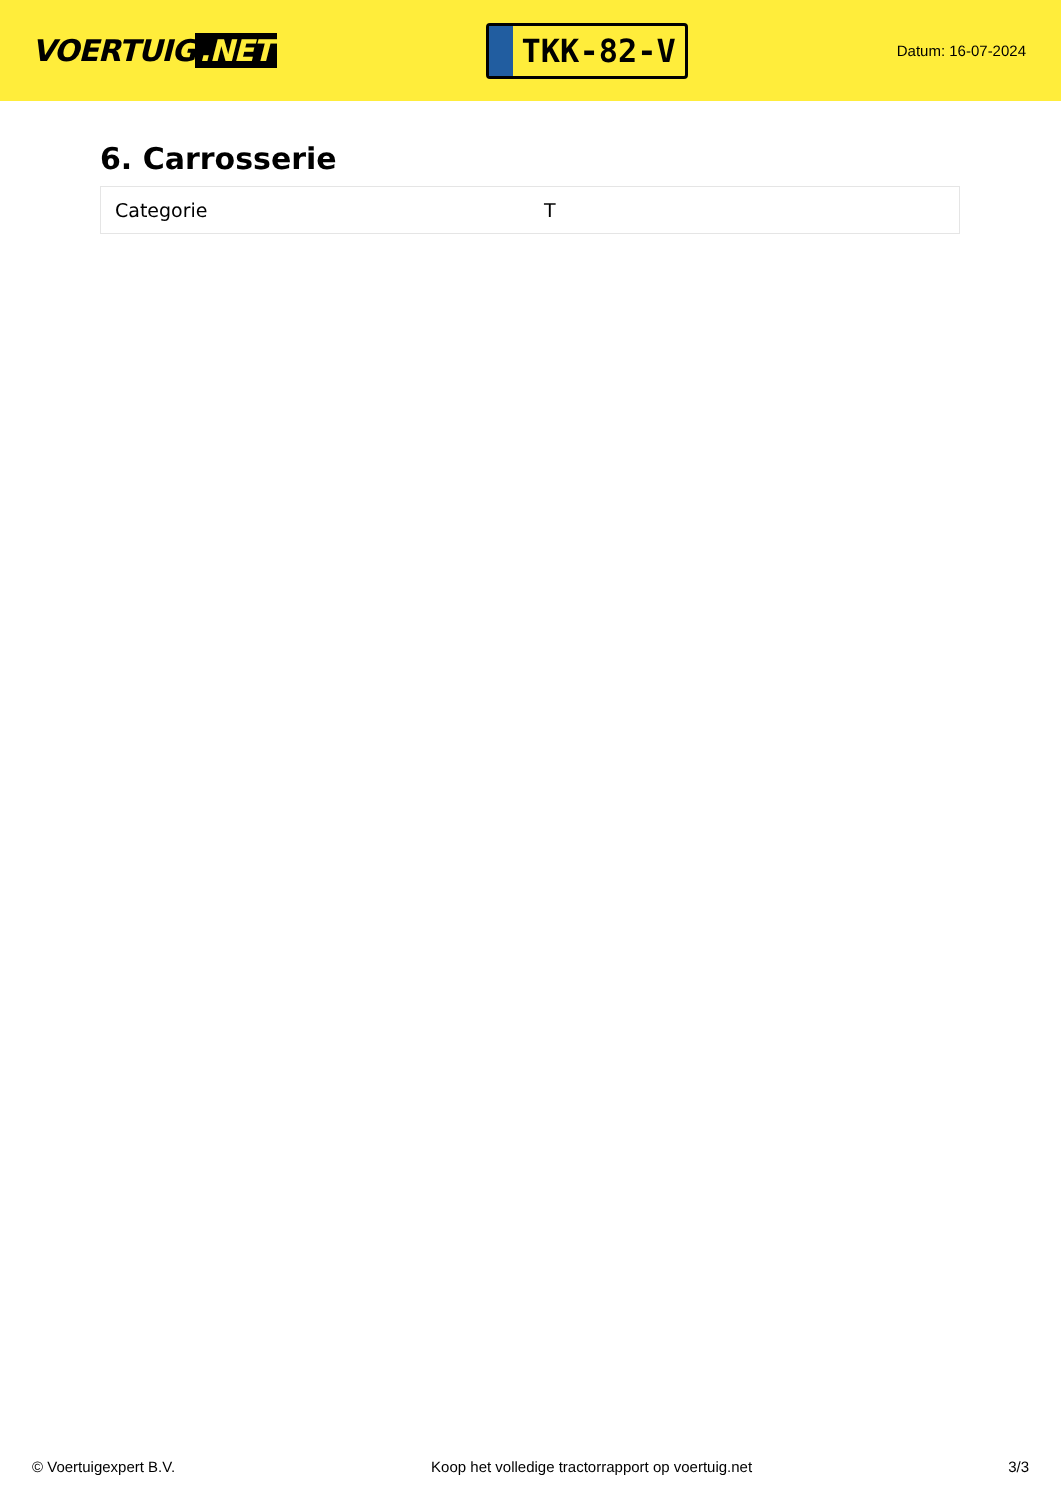VOERTUIG.NET
TKK-82-V
Datum: 16-07-2024
6. Carrosserie
| Categorie | T |
© Voertuigexpert B.V. Koop het volledige tractorrapport op voertuig.net 3/3